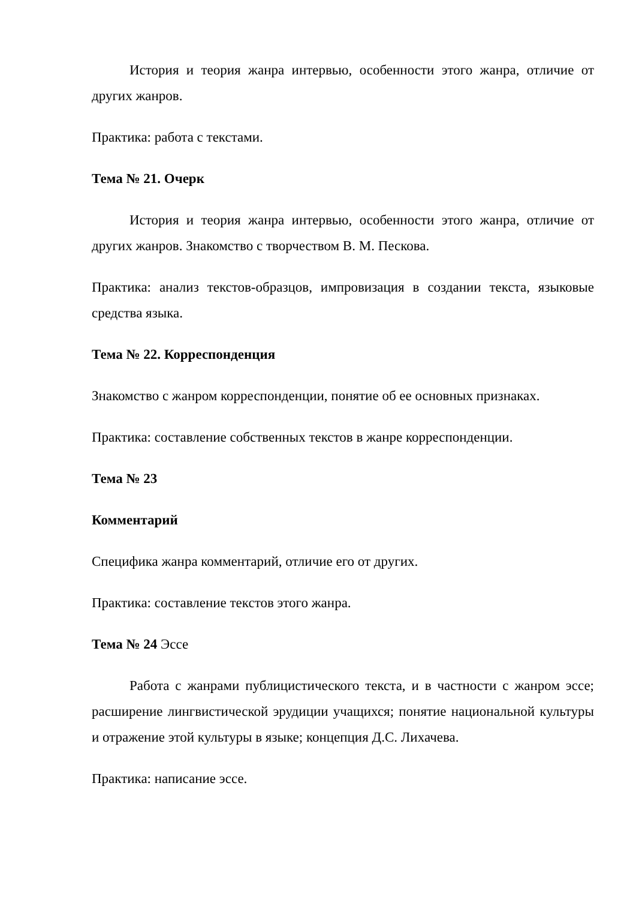История и теория жанра интервью, особенности этого жанра, отличие от других жанров.
Практика: работа с текстами.
Тема № 21. Очерк
История и теория жанра интервью, особенности этого жанра, отличие от других жанров. Знакомство с творчеством В. М. Пескова.
Практика: анализ текстов-образцов, импровизация в создании текста, языковые средства языка.
Тема № 22. Корреспонденция
Знакомство с жанром корреспонденции, понятие об ее основных признаках.
Практика: составление собственных текстов в жанре корреспонденции.
Тема № 23
Комментарий
Специфика жанра комментарий, отличие его от других.
Практика: составление текстов этого жанра.
Тема № 24 Эссе
Работа с жанрами публицистического текста, и в частности с жанром эссе; расширение лингвистической эрудиции учащихся; понятие национальной культуры и отражение этой культуры в языке; концепция Д.С. Лихачева.
Практика: написание эссе.